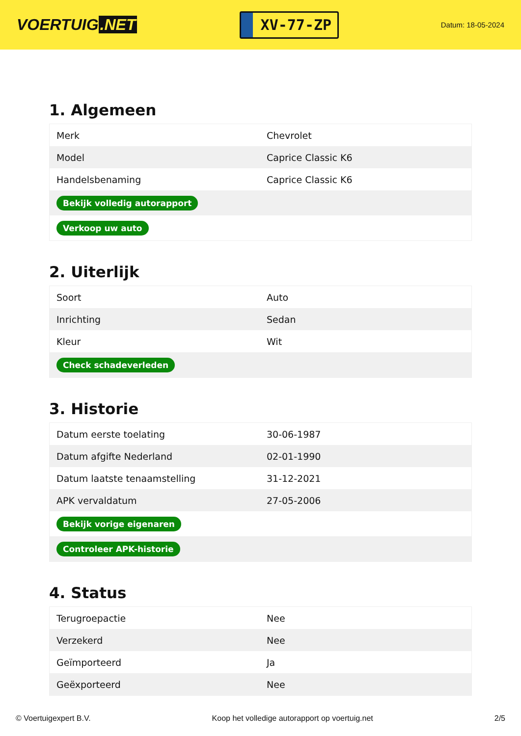VOERTUIG.NET
XV-77-ZP
Datum: 18-05-2024
1. Algemeen
| Merk | Chevrolet |
| Model | Caprice Classic K6 |
| Handelsbenaming | Caprice Classic K6 |
| Bekijk volledig autorapport | |
| Verkoop uw auto | |
2. Uiterlijk
| Soort | Auto |
| Inrichting | Sedan |
| Kleur | Wit |
| Check schadeverleden | |
3. Historie
| Datum eerste toelating | 30-06-1987 |
| Datum afgifte Nederland | 02-01-1990 |
| Datum laatste tenaamstelling | 31-12-2021 |
| APK vervaldatum | 27-05-2006 |
| Bekijk vorige eigenaren | |
| Controleer APK-historie | |
4. Status
| Terugroepactie | Nee |
| Verzekerd | Nee |
| Geïmporteerd | Ja |
| Geëxporteerd | Nee |
© Voertuigexpert B.V. Koop het volledige autorapport op voertuig.net 2/5